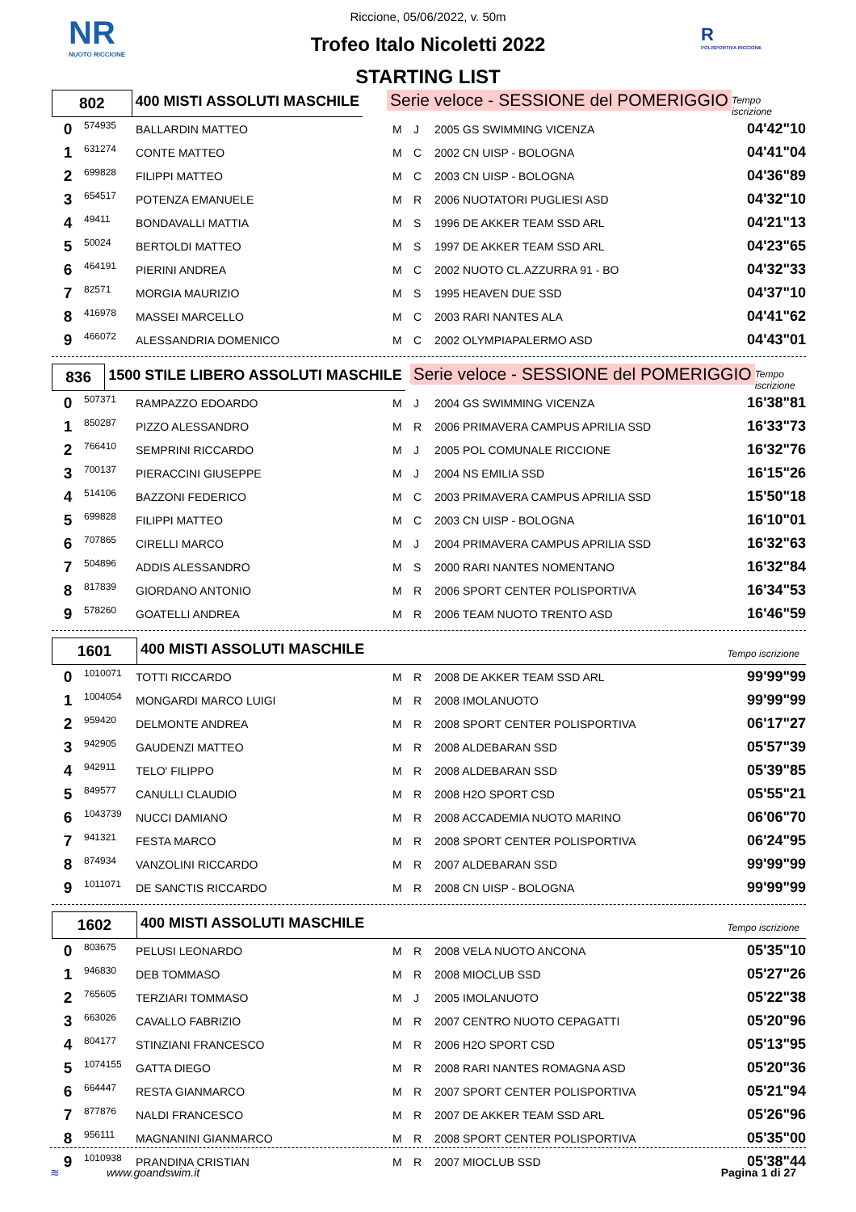NR
NUOTO RICCIONE
R
POLISPORTIVA RICCIONE
Riccione, 05/06/2022, v. 50m
Trofeo Italo Nicoletti 2022
STARTING LIST
802
400 MISTI ASSOLUTI MASCHILE
Serie veloce - SESSIONE del POMERIGGIO
Tempo iscrizione
| 0 | 574935 | BALLARDIN MATTEO | M | J | 2005 GS SWIMMING VICENZA | 04'42"10 |
| 1 | 631274 | CONTE MATTEO | M | C | 2002 CN UISP - BOLOGNA | 04'41"04 |
| 2 | 699828 | FILIPPI MATTEO | M | C | 2003 CN UISP - BOLOGNA | 04'36"89 |
| 3 | 654517 | POTENZA EMANUELE | M | R | 2006 NUOTATORI PUGLIESI ASD | 04'32"10 |
| 4 | 49411 | BONDAVALLI MATTIA | M | S | 1996 DE AKKER TEAM SSD ARL | 04'21"13 |
| 5 | 50024 | BERTOLDI MATTEO | M | S | 1997 DE AKKER TEAM SSD ARL | 04'23"65 |
| 6 | 464191 | PIERINI ANDREA | M | C | 2002 NUOTO CL.AZZURRA 91 - BO | 04'32"33 |
| 7 | 82571 | MORGIA MAURIZIO | M | S | 1995 HEAVEN DUE SSD | 04'37"10 |
| 8 | 416978 | MASSEI MARCELLO | M | C | 2003 RARI NANTES ALA | 04'41"62 |
| 9 | 466072 | ALESSANDRIA DOMENICO | M | C | 2002 OLYMPIAPALERMO ASD | 04'43"01 |
836
1500 STILE LIBERO ASSOLUTI MASCHILE
Serie veloce - SESSIONE del POMERIGGIO
Tempo iscrizione
| 0 | 507371 | RAMPAZZO EDOARDO | M | J | 2004 GS SWIMMING VICENZA | 16'38"81 |
| 1 | 850287 | PIZZO ALESSANDRO | M | R | 2006 PRIMAVERA CAMPUS APRILIA SSD | 16'33"73 |
| 2 | 766410 | SEMPRINI RICCARDO | M | J | 2005 POL COMUNALE RICCIONE | 16'32"76 |
| 3 | 700137 | PIERACCINI GIUSEPPE | M | J | 2004 NS EMILIA SSD | 16'15"26 |
| 4 | 514106 | BAZZONI FEDERICO | M | C | 2003 PRIMAVERA CAMPUS APRILIA SSD | 15'50"18 |
| 5 | 699828 | FILIPPI MATTEO | M | C | 2003 CN UISP - BOLOGNA | 16'10"01 |
| 6 | 707865 | CIRELLI MARCO | M | J | 2004 PRIMAVERA CAMPUS APRILIA SSD | 16'32"63 |
| 7 | 504896 | ADDIS ALESSANDRO | M | S | 2000 RARI NANTES NOMENTANO | 16'32"84 |
| 8 | 817839 | GIORDANO ANTONIO | M | R | 2006 SPORT CENTER POLISPORTIVA | 16'34"53 |
| 9 | 578260 | GOATELLI ANDREA | M | R | 2006 TEAM NUOTO TRENTO ASD | 16'46"59 |
1601
400 MISTI ASSOLUTI MASCHILE
Tempo iscrizione
| 0 | 1010071 | TOTTI RICCARDO | M | R | 2008 DE AKKER TEAM SSD ARL | 99'99"99 |
| 1 | 1004054 | MONGARDI MARCO LUIGI | M | R | 2008 IMOLANUOTO | 99'99"99 |
| 2 | 959420 | DELMONTE ANDREA | M | R | 2008 SPORT CENTER POLISPORTIVA | 06'17"27 |
| 3 | 942905 | GAUDENZI MATTEO | M | R | 2008 ALDEBARAN SSD | 05'57"39 |
| 4 | 942911 | TELO' FILIPPO | M | R | 2008 ALDEBARAN SSD | 05'39"85 |
| 5 | 849577 | CANULLI CLAUDIO | M | R | 2008 H2O SPORT CSD | 05'55"21 |
| 6 | 1043739 | NUCCI DAMIANO | M | R | 2008 ACCADEMIA NUOTO MARINO | 06'06"70 |
| 7 | 941321 | FESTA MARCO | M | R | 2008 SPORT CENTER POLISPORTIVA | 06'24"95 |
| 8 | 874934 | VANZOLINI RICCARDO | M | R | 2007 ALDEBARAN SSD | 99'99"99 |
| 9 | 1011071 | DE SANCTIS RICCARDO | M | R | 2008 CN UISP - BOLOGNA | 99'99"99 |
1602
400 MISTI ASSOLUTI MASCHILE
Tempo iscrizione
| 0 | 803675 | PELUSI LEONARDO | M | R | 2008 VELA NUOTO ANCONA | 05'35"10 |
| 1 | 946830 | DEB TOMMASO | M | R | 2008 MIOCLUB SSD | 05'27"26 |
| 2 | 765605 | TERZIARI TOMMASO | M | J | 2005 IMOLANUOTO | 05'22"38 |
| 3 | 663026 | CAVALLO FABRIZIO | M | R | 2007 CENTRO NUOTO CEPAGATTI | 05'20"96 |
| 4 | 804177 | STINZIANI FRANCESCO | M | R | 2006 H2O SPORT CSD | 05'13"95 |
| 5 | 1074155 | GATTA DIEGO | M | R | 2008 RARI NANTES ROMAGNA ASD | 05'20"36 |
| 6 | 664447 | RESTA GIANMARCO | M | R | 2007 SPORT CENTER POLISPORTIVA | 05'21"94 |
| 7 | 877876 | NALDI FRANCESCO | M | R | 2007 DE AKKER TEAM SSD ARL | 05'26"96 |
| 8 | 956111 | MAGNANINI GIANMARCO | M | R | 2008 SPORT CENTER POLISPORTIVA | 05'35"00 |
| 9 | 1010938 | PRANDINA CRISTIAN | M | R | 2007 MIOCLUB SSD | 05'38"44 |
≋ www.goandswim.it Pagina 1 di 27